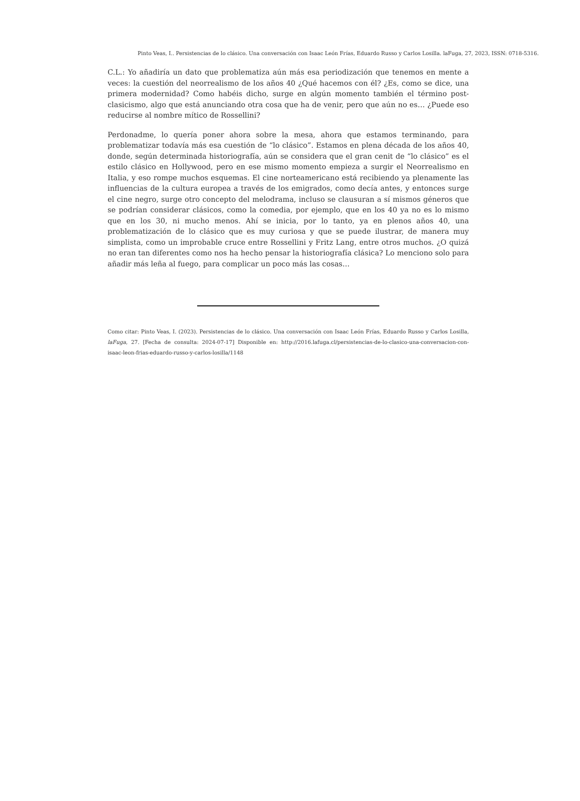Pinto Veas, I.. Persistencias de lo clásico. Una conversación con Isaac León Frías, Eduardo Russo y Carlos Losilla. laFuga, 27, 2023, ISSN: 0718-5316.
C.L.: Yo añadiría un dato que problematiza aún más esa periodización que tenemos en mente a veces: la cuestión del neorrealismo de los años 40 ¿Qué hacemos con él? ¿Es, como se dice, una primera modernidad? Como habéis dicho, surge en algún momento también el término post-clasicismo, algo que está anunciando otra cosa que ha de venir, pero que aún no es… ¿Puede eso reducirse al nombre mítico de Rossellini?
Perdonadme, lo quería poner ahora sobre la mesa, ahora que estamos terminando, para problematizar todavía más esa cuestión de “lo clásico”. Estamos en plena década de los años 40, donde, según determinada historiografía, aún se considera que el gran cenit de “lo clásico” es el estilo clásico en Hollywood, pero en ese mismo momento empieza a surgir el Neorrealismo en Italia, y eso rompe muchos esquemas. El cine norteamericano está recibiendo ya plenamente las influencias de la cultura europea a través de los emigrados, como decía antes, y entonces surge el cine negro, surge otro concepto del melodrama, incluso se clausuran a sí mismos géneros que se podrían considerar clásicos, como la comedia, por ejemplo, que en los 40 ya no es lo mismo que en los 30, ni mucho menos. Ahí se inicia, por lo tanto, ya en plenos años 40, una problematización de lo clásico que es muy curiosa y que se puede ilustrar, de manera muy simplista, como un improbable cruce entre Rossellini y Fritz Lang, entre otros muchos. ¿O quizá no eran tan diferentes como nos ha hecho pensar la historiografía clásica? Lo menciono solo para añadir más leña al fuego, para complicar un poco más las cosas…
Como citar: Pinto Veas, I. (2023). Persistencias de lo clásico. Una conversación con Isaac León Frías, Eduardo Russo y Carlos Losilla, laFuga, 27. [Fecha de consulta: 2024-07-17] Disponible en: http://2016.lafuga.cl/persistencias-de-lo-clasico-una-conversacion-con-isaac-leon-frias-eduardo-russo-y-carlos-losilla/1148